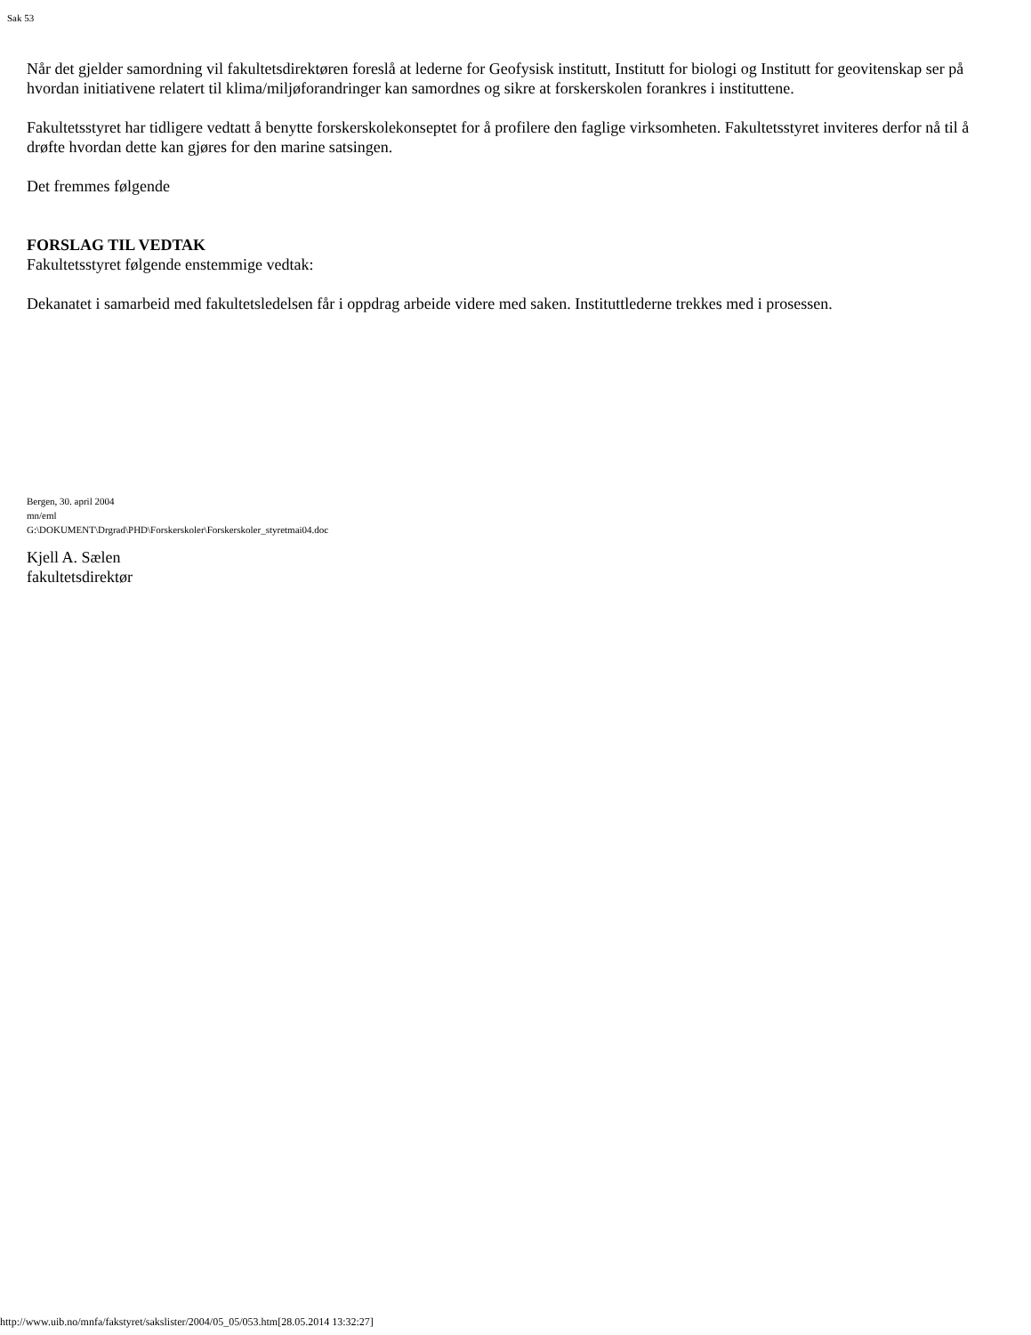Sak 53
Når det gjelder samordning vil fakultetsdirektøren foreslå at lederne for Geofysisk institutt, Institutt for biologi og Institutt for geovitenskap ser på hvordan initiativene relatert til klima/miljøforandringer kan samordnes og sikre at forskerskolen forankres i instituttene.
Fakultetsstyret har tidligere vedtatt å benytte forskerskolekonseptet for å profilere den faglige virksomheten. Fakultetsstyret inviteres derfor nå til å drøfte hvordan dette kan gjøres for den marine satsingen.
Det fremmes følgende
FORSLAG TIL VEDTAK
Fakultetsstyret følgende enstemmige vedtak:
Dekanatet i samarbeid med fakultetsledelsen får i oppdrag arbeide videre med saken. Instituttlederne trekkes med i prosessen.
Bergen, 30. april 2004
mn/eml
G:\DOKUMENT\Drgrad\PHD\Forskerskoler\Forskerskoler_styretmai04.doc
Kjell A. Sælen
fakultetsdirektør
http://www.uib.no/mnfa/fakstyret/sakslister/2004/05_05/053.htm[28.05.2014 13:32:27]